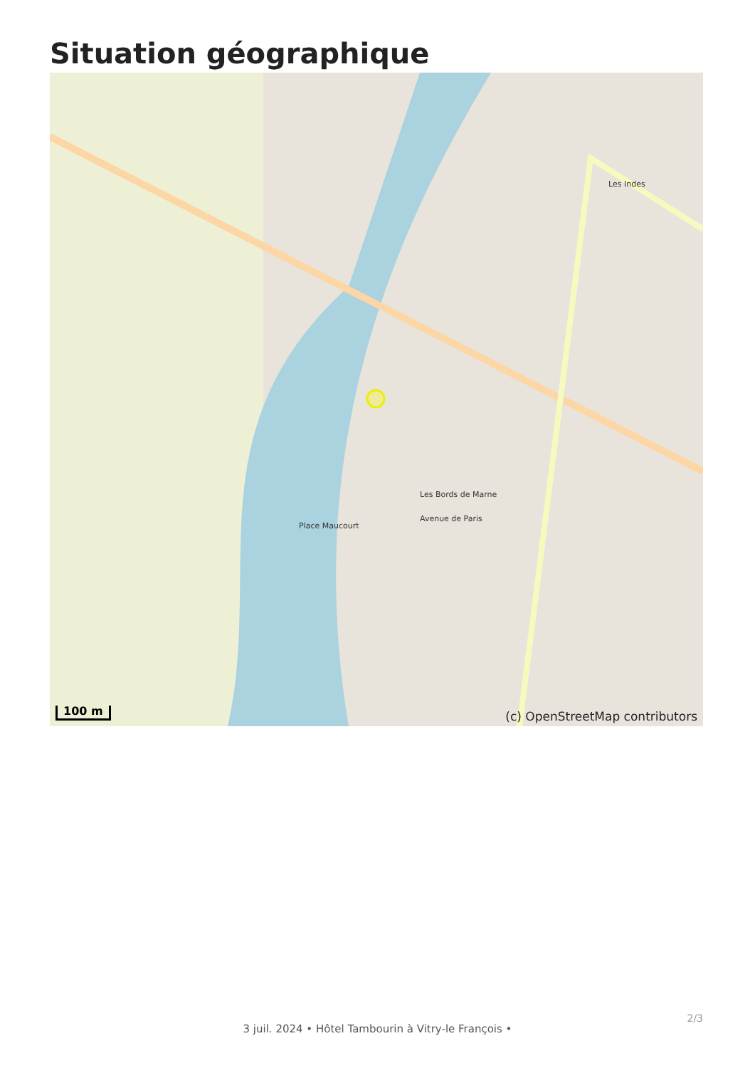Situation géographique
Les Bords de Marne
Les Indes
Avenue de Paris
Place Maucourt
100 m (c) OpenStreetMap contributors
2/3
3 juil. 2024 • Hôtel Tambourin à Vitry-le François •